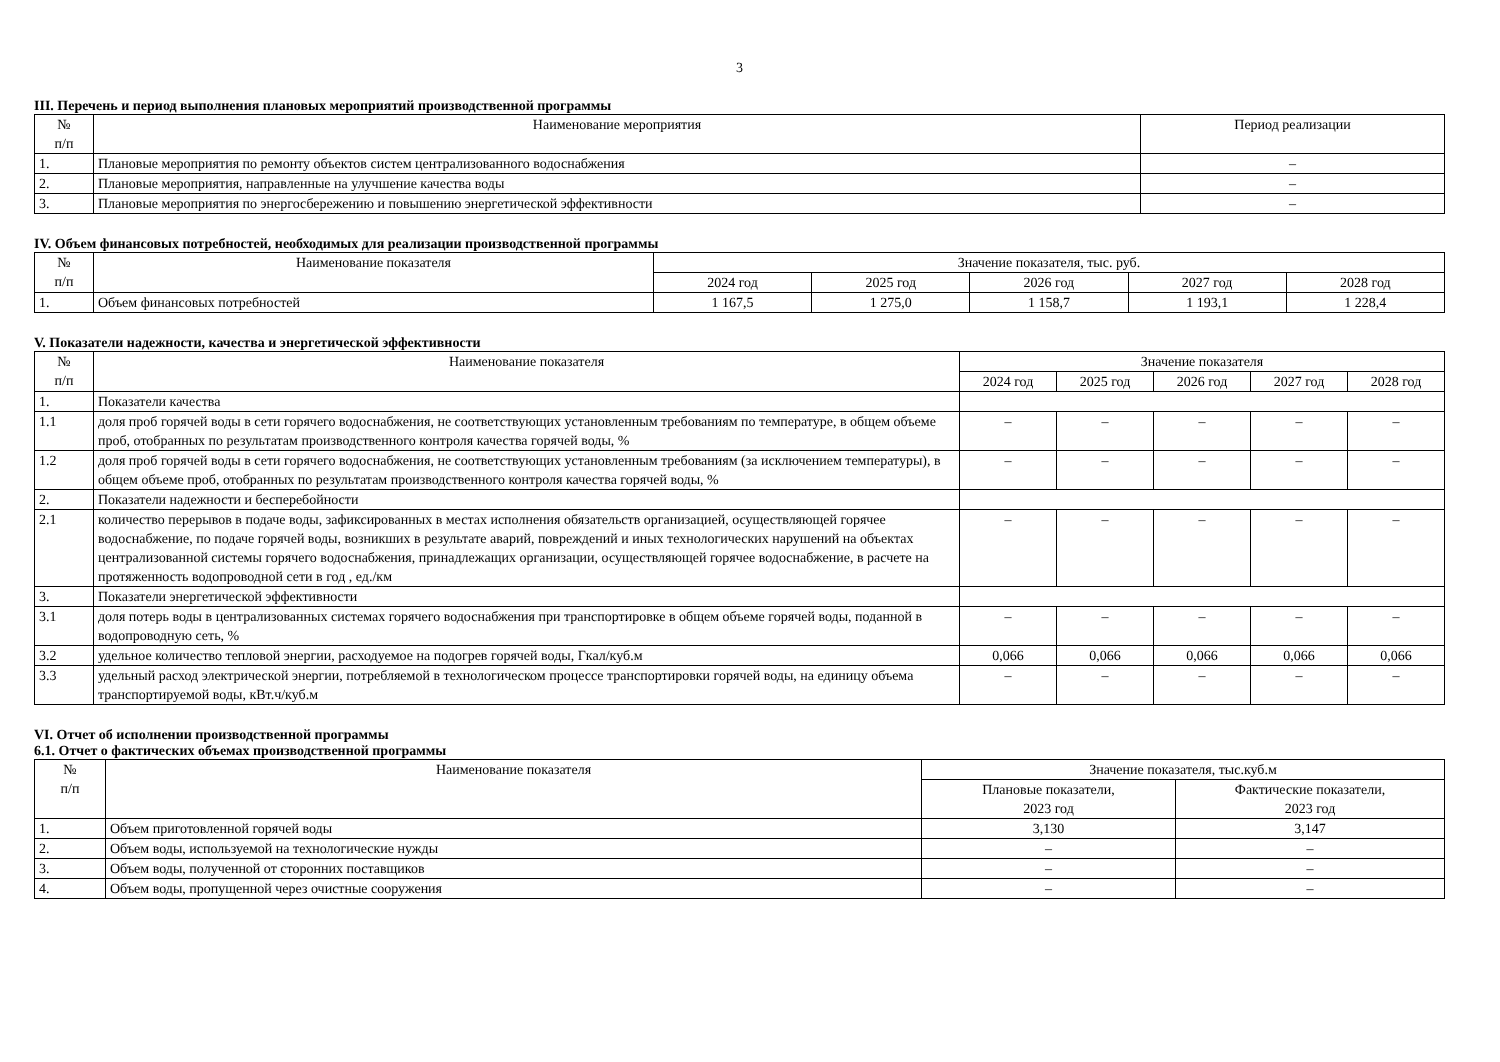3
III. Перечень и период выполнения плановых мероприятий производственной программы
| № п/п | Наименование мероприятия | Период реализации |
| --- | --- | --- |
| 1. | Плановые мероприятия по ремонту объектов систем централизованного водоснабжения | – |
| 2. | Плановые мероприятия, направленные на улучшение качества воды | – |
| 3. | Плановые мероприятия по энергосбережению и повышению энергетической эффективности | – |
IV. Объем финансовых потребностей, необходимых для реализации производственной программы
| № п/п | Наименование показателя | Значение показателя, тыс. руб. | | | | |
| --- | --- | --- | --- | --- | --- | --- |
| | | 2024 год | 2025 год | 2026 год | 2027 год | 2028 год |
| 1. | Объем финансовых потребностей | 1 167,5 | 1 275,0 | 1 158,7 | 1 193,1 | 1 228,4 |
V. Показатели надежности, качества и энергетической эффективности
| № п/п | Наименование показателя | Значение показателя | | | | |
| --- | --- | --- | --- | --- | --- | --- |
| | | 2024 год | 2025 год | 2026 год | 2027 год | 2028 год |
| 1. | Показатели качества | | | | | |
| 1.1 | доля проб горячей воды в сети горячего водоснабжения, не соответствующих установленным требованиям по температуре, в общем объеме проб, отобранных по результатам производственного контроля качества горячей воды, % | – | – | – | – | – |
| 1.2 | доля проб горячей воды в сети горячего водоснабжения, не соответствующих установленным требованиям (за исключением температуры), в общем объеме проб, отобранных по результатам производственного контроля качества горячей воды, % | – | – | – | – | – |
| 2. | Показатели надежности и бесперебойности | | | | | |
| 2.1 | количество перерывов в подаче воды, зафиксированных в местах исполнения обязательств организацией, осуществляющей горячее водоснабжение, по подаче горячей воды, возникших в результате аварий, повреждений и иных технологических нарушений на объектах централизованной системы горячего водоснабжения, принадлежащих организации, осуществляющей горячее водоснабжение, в расчете на протяженность водопроводной сети в год , ед./км | – | – | – | – | – |
| 3. | Показатели энергетической эффективности | | | | | |
| 3.1 | доля потерь воды в централизованных системах горячего водоснабжения при транспортировке в общем объеме горячей воды, поданной в водопроводную сеть, % | – | – | – | – | – |
| 3.2 | удельное количество тепловой энергии, расходуемое на подогрев горячей воды, Гкал/куб.м | 0,066 | 0,066 | 0,066 | 0,066 | 0,066 |
| 3.3 | удельный расход электрической энергии, потребляемой в технологическом процессе транспортировки горячей воды, на единицу объема транспортируемой воды, кВт.ч/куб.м | – | – | – | – | – |
VI. Отчет об исполнении производственной программы
6.1. Отчет о фактических объемах производственной программы
| № п/п | Наименование показателя | Значение показателя, тыс.куб.м | |
| --- | --- | --- | --- |
| | | Плановые показатели, 2023 год | Фактические показатели, 2023 год |
| 1. | Объем приготовленной горячей воды | 3,130 | 3,147 |
| 2. | Объем воды, используемой на технологические нужды | – | – |
| 3. | Объем воды, полученной от сторонних поставщиков | – | – |
| 4. | Объем воды, пропущенной через очистные сооружения | – | – |